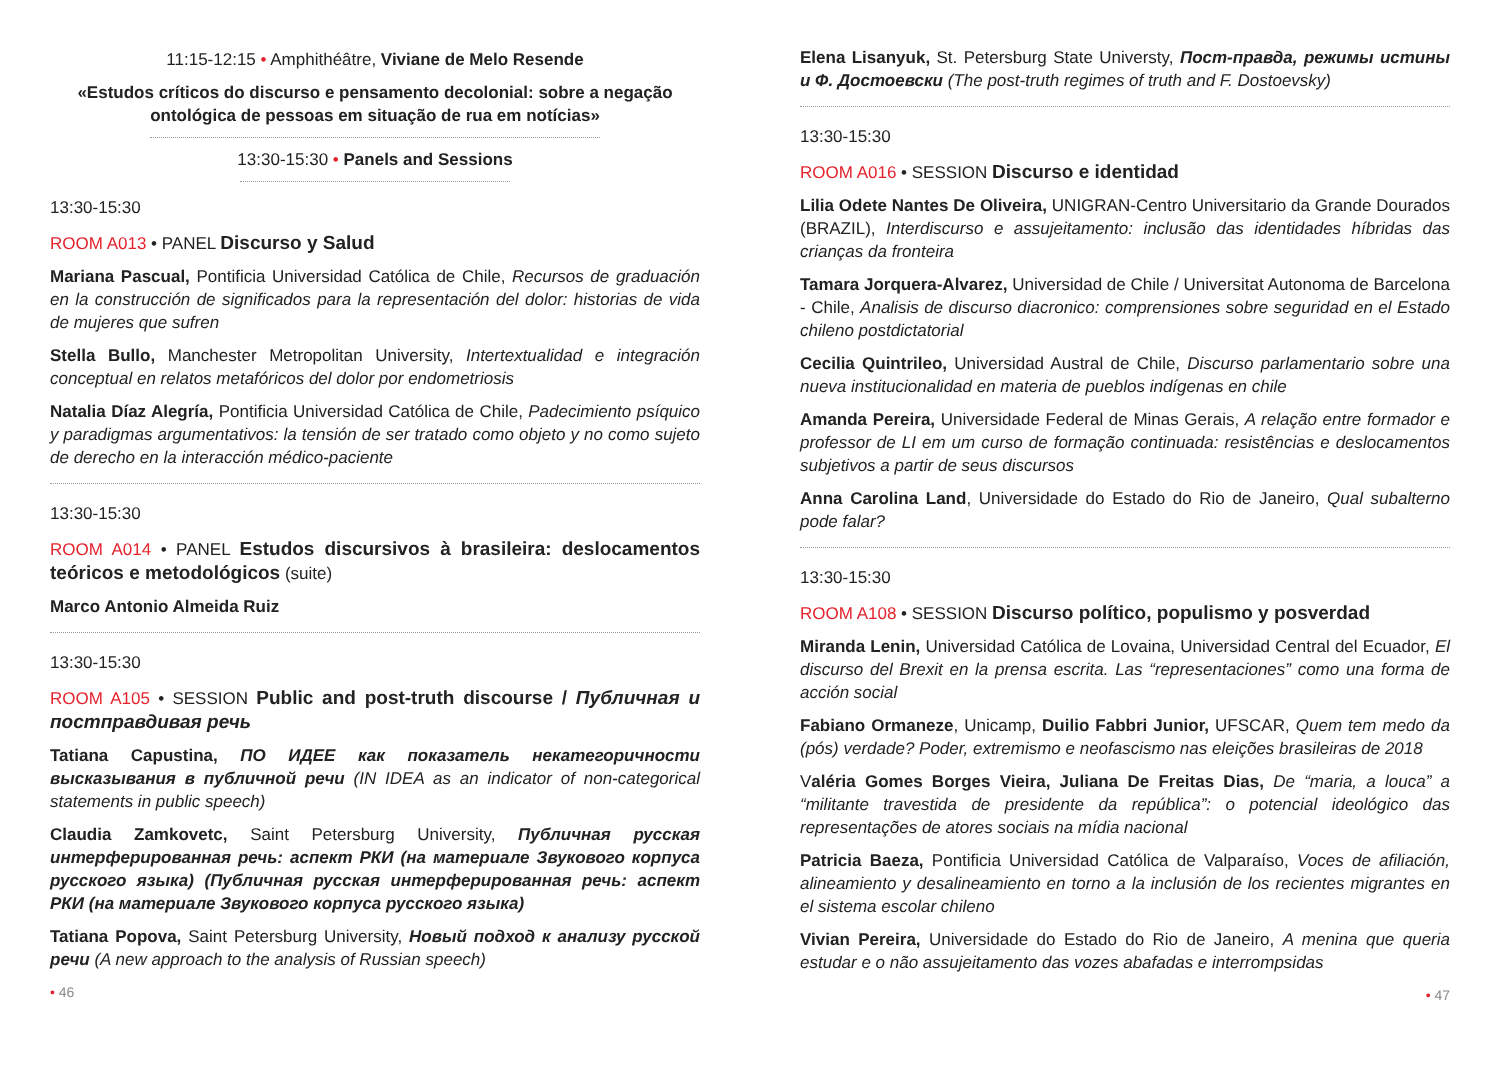11:15-12:15 • Amphithéâtre, Viviane de Melo Resende
«Estudos críticos do discurso e pensamento decolonial: sobre a negação ontológica de pessoas em situação de rua em notícias»
13:30-15:30 • Panels and Sessions
13:30-15:30
ROOM A013 • PANEL Discurso y Salud
Mariana Pascual, Pontificia Universidad Católica de Chile, Recursos de graduación en la construcción de significados para la representación del dolor: historias de vida de mujeres que sufren
Stella Bullo, Manchester Metropolitan University, Intertextualidad e integración conceptual en relatos metafóricos del dolor por endometriosis
Natalia Díaz Alegría, Pontificia Universidad Católica de Chile, Padecimiento psíquico y paradigmas argumentativos: la tensión de ser tratado como objeto y no como sujeto de derecho en la interacción médico-paciente
13:30-15:30
ROOM A014 • PANEL Estudos discursivos à brasileira: deslocamentos teóricos e metodológicos (suite)
Marco Antonio Almeida Ruiz
13:30-15:30
ROOM A105 • SESSION Public and post-truth discourse / Публичная и постправдивая речь
Tatiana Capustina, ПО ИДЕЕ как показатель некатегоричности высказывания в публичной речи (IN IDEA as an indicator of non-categorical statements in public speech)
Claudia Zamkovetc, Saint Petersburg University, Публичная русская интерферированная речь: аспект РКИ (на материале Звукового корпуса русского языка) (Публичная русская интерферированная речь: аспект РКИ (на материале Звукового корпуса русского языка)
Tatiana Popova, Saint Petersburg University, Новый подход к анализу русской речи (A new approach to the analysis of Russian speech)
• 46
Elena Lisanyuk, St. Petersburg State Universty, Пост-правда, режимы истины и Ф. Достоевски (The post-truth regimes of truth and F. Dostoevsky)
13:30-15:30
ROOM A016 • SESSION Discurso e identidad
Lilia Odete Nantes De Oliveira, UNIGRAN-Centro Universitario da Grande Dourados (BRAZIL), Interdiscurso e assujeitamento: inclusão das identidades híbridas das crianças da fronteira
Tamara Jorquera-Alvarez, Universidad de Chile / Universitat Autonoma de Barcelona - Chile, Analisis de discurso diacronico: comprensiones sobre seguridad en el Estado chileno postdictatorial
Cecilia Quintrileo, Universidad Austral de Chile, Discurso parlamentario sobre una nueva institucionalidad en materia de pueblos indígenas en chile
Amanda Pereira, Universidade Federal de Minas Gerais, A relação entre formador e professor de LI em um curso de formação continuada: resistências e deslocamentos subjetivos a partir de seus discursos
Anna Carolina Land, Universidade do Estado do Rio de Janeiro, Qual subalterno pode falar?
13:30-15:30
ROOM A108 • SESSION Discurso político, populismo y posverdad
Miranda Lenin, Universidad Católica de Lovaina, Universidad Central del Ecuador, El discurso del Brexit en la prensa escrita. Las “representaciones” como una forma de acción social
Fabiano Ormaneze, Unicamp, Duilio Fabbri Junior, UFSCAR, Quem tem medo da (pós) verdade? Poder, extremismo e neofascismo nas eleições brasileiras de 2018
Valéria Gomes Borges Vieira, Juliana De Freitas Dias, De “maria, a louca” a “militante travestida de presidente da república”: o potencial ideológico das representações de atores sociais na mídia nacional
Patricia Baeza, Pontificia Universidad Católica de Valparaíso, Voces de afiliación, alineamiento y desalineamiento en torno a la inclusión de los recientes migrantes en el sistema escolar chileno
Vivian Pereira, Universidade do Estado do Rio de Janeiro, A menina que queria estudar e o não assujeitamento das vozes abafadas e interrompsidas
• 47